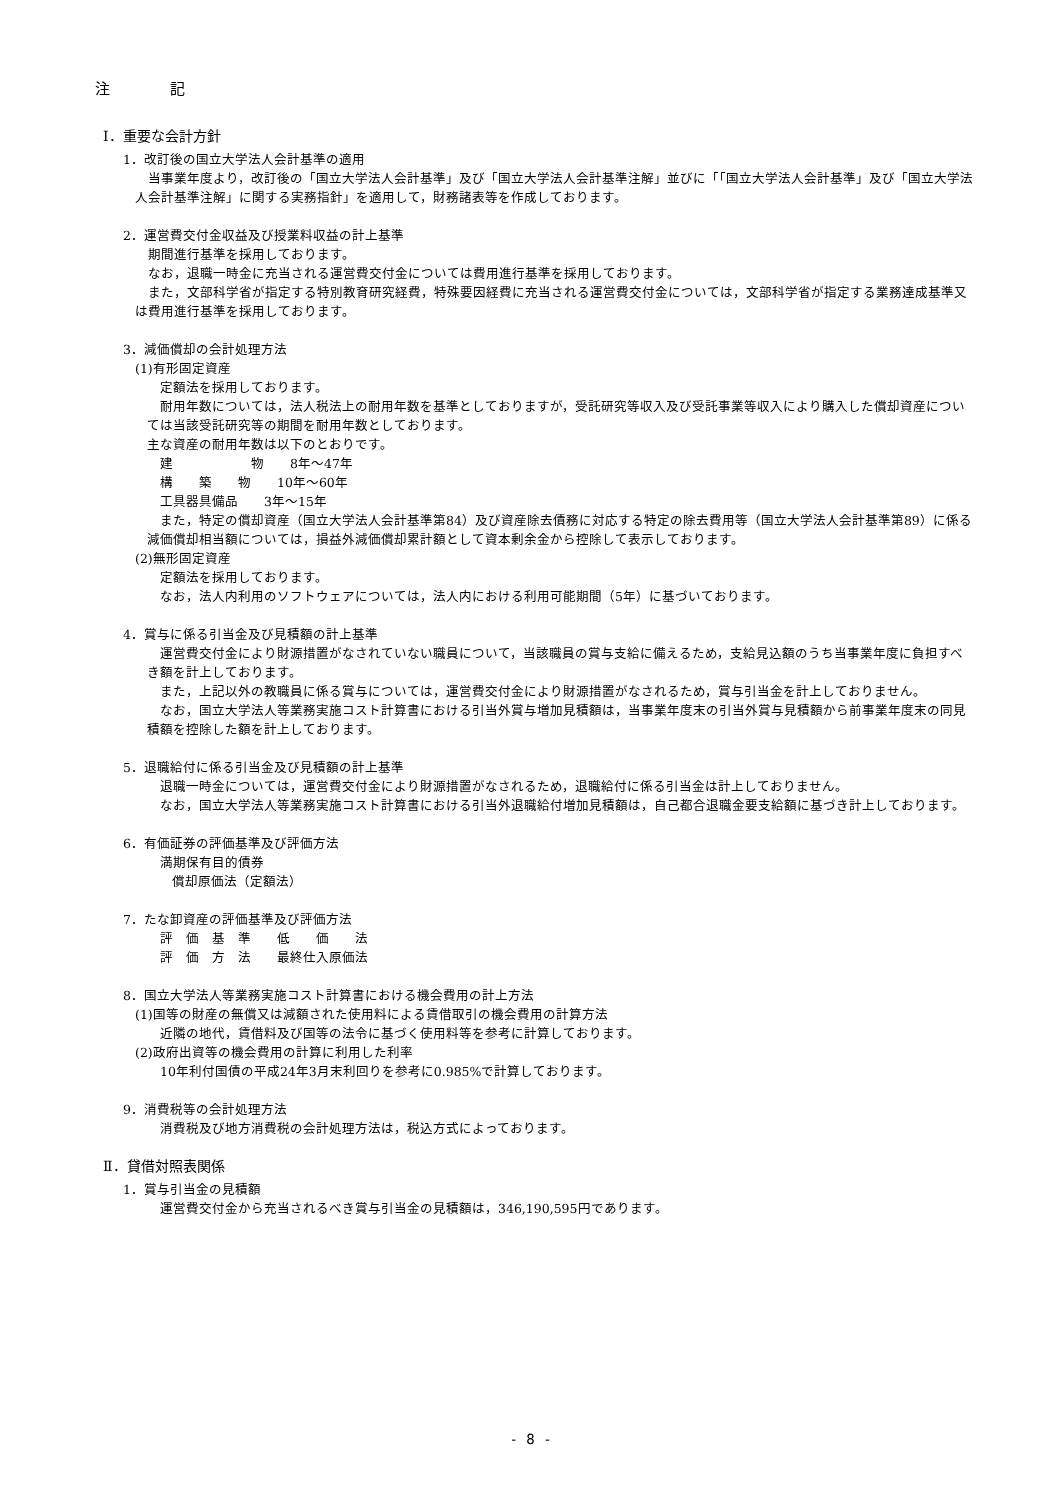注　　　　記
Ⅰ．重要な会計方針
1．改訂後の国立大学法人会計基準の適用
　当事業年度より，改訂後の「国立大学法人会計基準」及び「国立大学法人会計基準注解」並びに「「国立大学法人会計基準」及び「国立大学法人会計基準注解」に関する実務指針」を適用して，財務諸表等を作成しております。
2．運営費交付金収益及び授業料収益の計上基準
　期間進行基準を採用しております。
　なお，退職一時金に充当される運営費交付金については費用進行基準を採用しております。
　また，文部科学省が指定する特別教育研究経費，特殊要因経費に充当される運営費交付金については，文部科学省が指定する業務達成基準又は費用進行基準を採用しております。
3．減価償却の会計処理方法
(1)有形固定資産
　定額法を採用しております。
　耐用年数については，法人税法上の耐用年数を基準としておりますが，受託研究等収入及び受託事業等収入により購入した償却資産については当該受託研究等の期間を耐用年数としております。
主な資産の耐用年数は以下のとおりです。
　建　　　　　　物　　8年～47年
　構　　築　　物　　10年～60年
　工具器具備品　　3年～15年
　また，特定の償却資産（国立大学法人会計基準第84）及び資産除去債務に対応する特定の除去費用等（国立大学法人会計基準第89）に係る減価償却相当額については，損益外減価償却累計額として資本剰余金から控除して表示しております。
(2)無形固定資産
　定額法を採用しております。
　なお，法人内利用のソフトウェアについては，法人内における利用可能期間（5年）に基づいております。
4．賞与に係る引当金及び見積額の計上基準
　運営費交付金により財源措置がなされていない職員について，当該職員の賞与支給に備えるため，支給見込額のうち当事業年度に負担すべき額を計上しております。
　また，上記以外の教職員に係る賞与については，運営費交付金により財源措置がなされるため，賞与引当金を計上しておりません。
　なお，国立大学法人等業務実施コスト計算書における引当外賞与増加見積額は，当事業年度末の引当外賞与見積額から前事業年度末の同見積額を控除した額を計上しております。
5．退職給付に係る引当金及び見積額の計上基準
　退職一時金については，運営費交付金により財源措置がなされるため，退職給付に係る引当金は計上しておりません。
　なお，国立大学法人等業務実施コスト計算書における引当外退職給付増加見積額は，自己都合退職金要支給額に基づき計上しております。
6．有価証券の評価基準及び評価方法
　満期保有目的債券
　償却原価法（定額法）
7．たな卸資産の評価基準及び評価方法
　評　価　基　準　　低　　価　　法
　評　価　方　法　　最終仕入原価法
8．国立大学法人等業務実施コスト計算書における機会費用の計上方法
(1)国等の財産の無償又は減額された使用料による賃借取引の機会費用の計算方法
　近隣の地代，賃借料及び国等の法令に基づく使用料等を参考に計算しております。
(2)政府出資等の機会費用の計算に利用した利率
　10年利付国債の平成24年3月末利回りを参考に0.985%で計算しております。
9．消費税等の会計処理方法
　消費税及び地方消費税の会計処理方法は，税込方式によっております。
Ⅱ．貸借対照表関係
1．賞与引当金の見積額
　運営費交付金から充当されるべき賞与引当金の見積額は，346,190,595円であります。
- 8 -